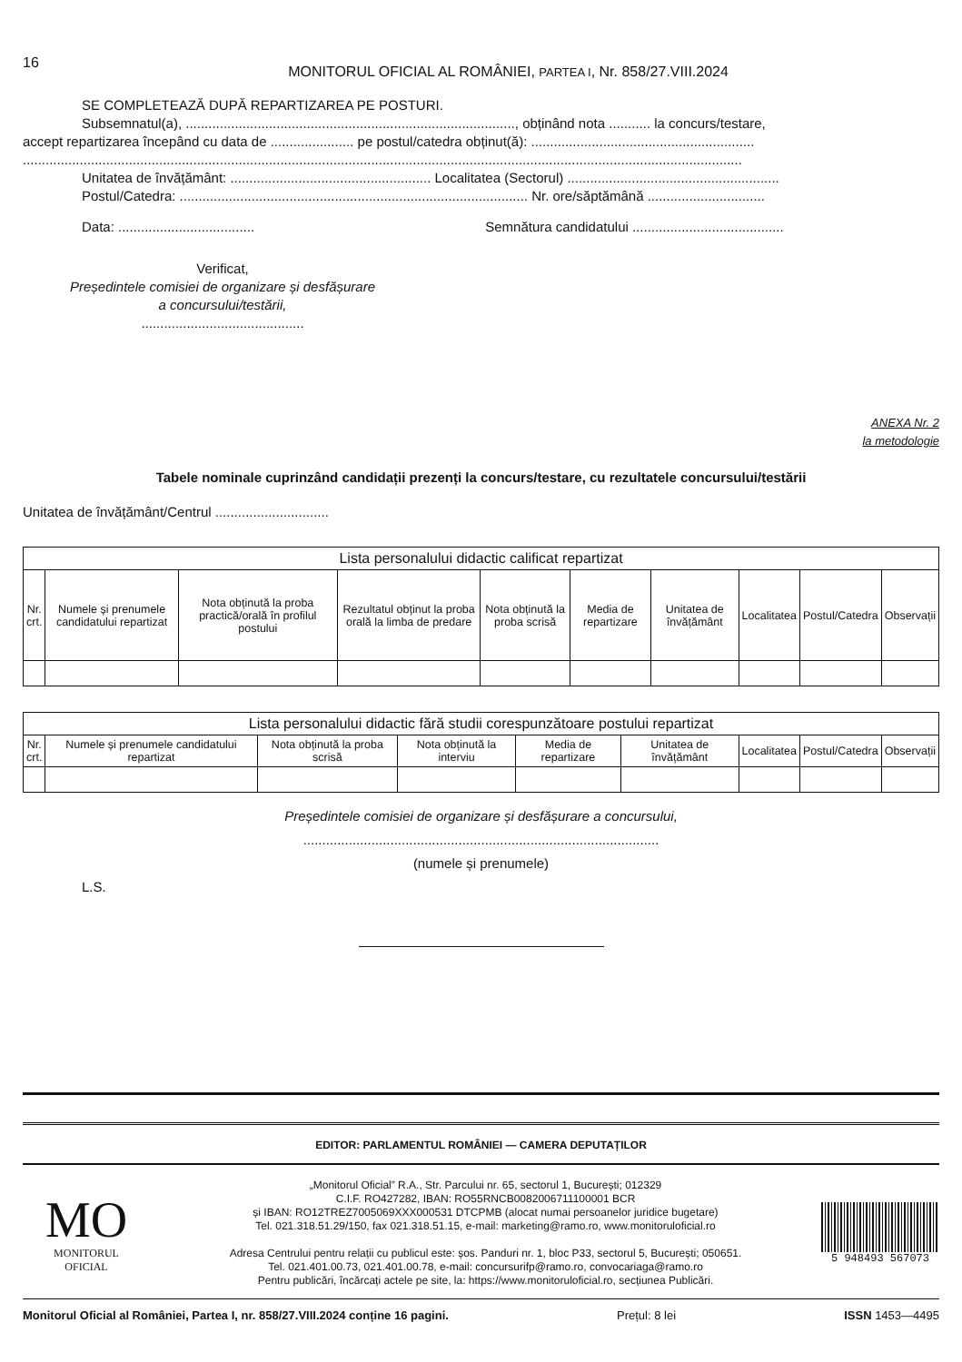16
MONITORUL OFICIAL AL ROMÂNIEI, PARTEA I, Nr. 858/27.VIII.2024
SE COMPLETEAZĂ DUPĂ REPARTIZAREA PE POSTURI.
Subsemnatul(a), ......................................................................................., obținând nota ........... la concurs/testare,
accept repartizarea începând cu data de ...................... pe postul/catedra obținut(ă): ...........................................................
..............................................................................................................................................................................................
Unitatea de învățământ: ..................................................... Localitatea (Sectorul) ........................................................
Postul/Catedra: ............................................................................................ Nr. ore/săptămână ...............................
Data: .................................... Semnătura candidatului ........................................
Verificat,
Președintele comisiei de organizare și desfășurare
a concursului/testării,
...........................................
ANEXA Nr. 2
la metodologie
Tabele nominale cuprinzând candidații prezenți la concurs/testare, cu rezultatele concursului/testării
Unitatea de învățământ/Centrul ..............................
| Lista personalului didactic calificat repartizat | | | | | | | | | |
| --- | --- | --- | --- | --- | --- | --- | --- | --- | --- |
| Nr. crt. | Numele și prenumele candidatului repartizat | Nota obținută la proba practică/orală în profilul postului | Rezultatul obținut la proba orală la limba de predare | Nota obținută la proba scrisă | Media de repartizare | Unitatea de învățământ | Localitatea | Postul/Catedra | Observații |
| Lista personalului didactic fără studii corespunzătoare postului repartizat | | | | | | | | |
| --- | --- | --- | --- | --- | --- | --- | --- | --- |
| Nr. crt. | Numele și prenumele candidatului repartizat | Nota obținută la proba scrisă | Nota obținută la interviu | Media de repartizare | Unitatea de învățământ | Localitatea | Postul/Catedra | Observații |
Președintele comisiei de organizare și desfășurare a concursului,
..............................................................................................
(numele și prenumele)
L.S.
EDITOR: PARLAMENTUL ROMÂNIEI — CAMERA DEPUTAȚILOR
MO
MONITORUL
OFICIAL
„Monitorul Oficial” R.A., Str. Parcului nr. 65, sectorul 1, București; 012329
C.I.F. RO427282, IBAN: RO55RNCB0082006711100001 BCR
și IBAN: RO12TREZ7005069XXX000531 DTCPMB (alocat numai persoanelor juridice bugetare)
Tel. 021.318.51.29/150, fax 021.318.51.15, e-mail: marketing@ramo.ro, www.monitoruloficial.ro
Adresa Centrului pentru relații cu publicul este: șos. Panduri nr. 1, bloc P33, sectorul 5, București; 050651.
Tel. 021.401.00.73, 021.401.00.78, e-mail: concursurifp@ramo.ro, convocariaga@ramo.ro
Pentru publicări, încărcați actele pe site, la: https://www.monitoruloficial.ro, secțiunea Publicări.
5 948493 567073
Monitorul Oficial al României, Partea I, nr. 858/27.VIII.2024 conține 16 pagini. Prețul: 8 lei ISSN 1453—4495